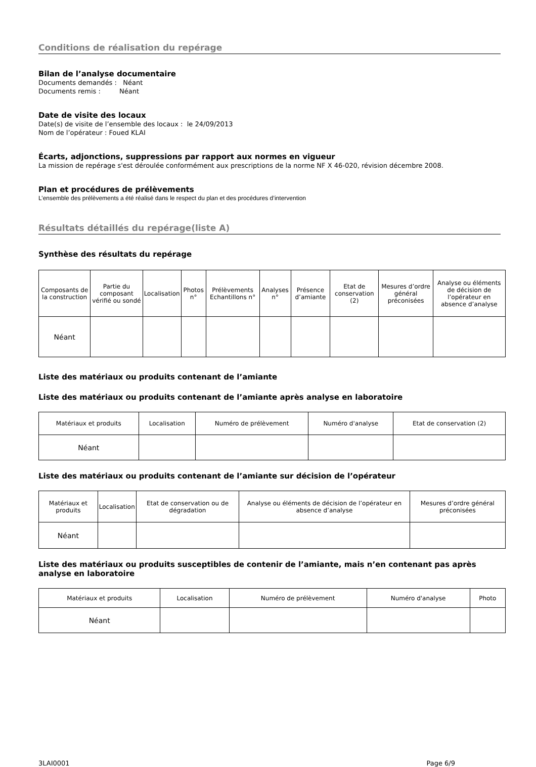Conditions de réalisation du repérage
Bilan de l’analyse documentaire
Documents demandés : Néant
Documents remis : Néant
Date de visite des locaux
Date(s) de visite de l’ensemble des locaux : le 24/09/2013
Nom de l’opérateur : Foued KLAI
Écarts, adjonctions, suppressions par rapport aux normes en vigueur
La mission de repérage s'est déroulée conformément aux prescriptions de la norme NF X 46-020, révision décembre 2008.
Plan et procédures de prélèvements
L’ensemble des prélèvements a été réalisé dans le respect du plan et des procédures d’intervention
Résultats détaillés du repérage(liste A)
Synthèse des résultats du repérage
| Composants de la construction | Partie du composant vérifié ou sondé | Localisation | Photos n° | Prélèvements Echantillons n° | Analyses n° | Présence d’amiante | Etat de conservation (2) | Mesures d’ordre général préconisées | Analyse ou éléments de décision de l’opérateur en absence d’analyse |
| Néant | | | | | | | | | |
Liste des matériaux ou produits contenant de l’amiante
Liste des matériaux ou produits contenant de l’amiante après analyse en laboratoire
| Matériaux et produits | Localisation | Numéro de prélèvement | Numéro d'analyse | Etat de conservation (2) |
| Néant | | | | |
Liste des matériaux ou produits contenant de l’amiante sur décision de l’opérateur
| Matériaux et produits | Localisation | Etat de conservation ou de dégradation | Analyse ou éléments de décision de l’opérateur en absence d’analyse | Mesures d’ordre général préconisées |
| Néant | | | | |
Liste des matériaux ou produits susceptibles de contenir de l’amiante, mais n’en contenant pas après analyse en laboratoire
| Matériaux et produits | Localisation | Numéro de prélèvement | Numéro d'analyse | Photo |
| Néant | | | | |
3LAI0001 Page 6/9